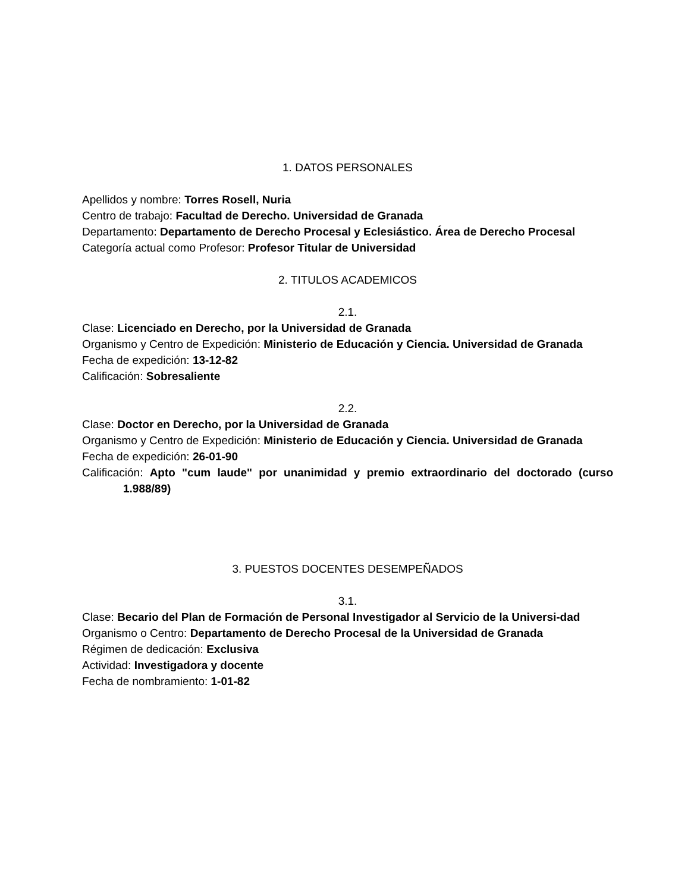1. DATOS PERSONALES
Apellidos y nombre: Torres Rosell, Nuria
Centro de trabajo: Facultad de Derecho. Universidad de Granada
Departamento: Departamento de Derecho Procesal y Eclesiástico. Área de Derecho Procesal
Categoría actual como Profesor: Profesor Titular de Universidad
2. TITULOS ACADEMICOS
2.1.
Clase: Licenciado en Derecho, por la Universidad de Granada
Organismo y Centro de Expedición: Ministerio de Educación y Ciencia. Universidad de Granada
Fecha de expedición: 13-12-82
Calificación: Sobresaliente
2.2.
Clase: Doctor en Derecho, por la Universidad de Granada
Organismo y Centro de Expedición: Ministerio de Educación y Ciencia. Universidad de Granada
Fecha de expedición: 26-01-90
Calificación: Apto "cum laude" por unanimidad y premio extraordinario del doctorado (curso 1.988/89)
3. PUESTOS DOCENTES DESEMPEÑADOS
3.1.
Clase: Becario del Plan de Formación de Personal Investigador al Servicio de la Universi-dad
Organismo o Centro: Departamento de Derecho Procesal de la Universidad de Granada
Régimen de dedicación: Exclusiva
Actividad: Investigadora y docente
Fecha de nombramiento: 1-01-82